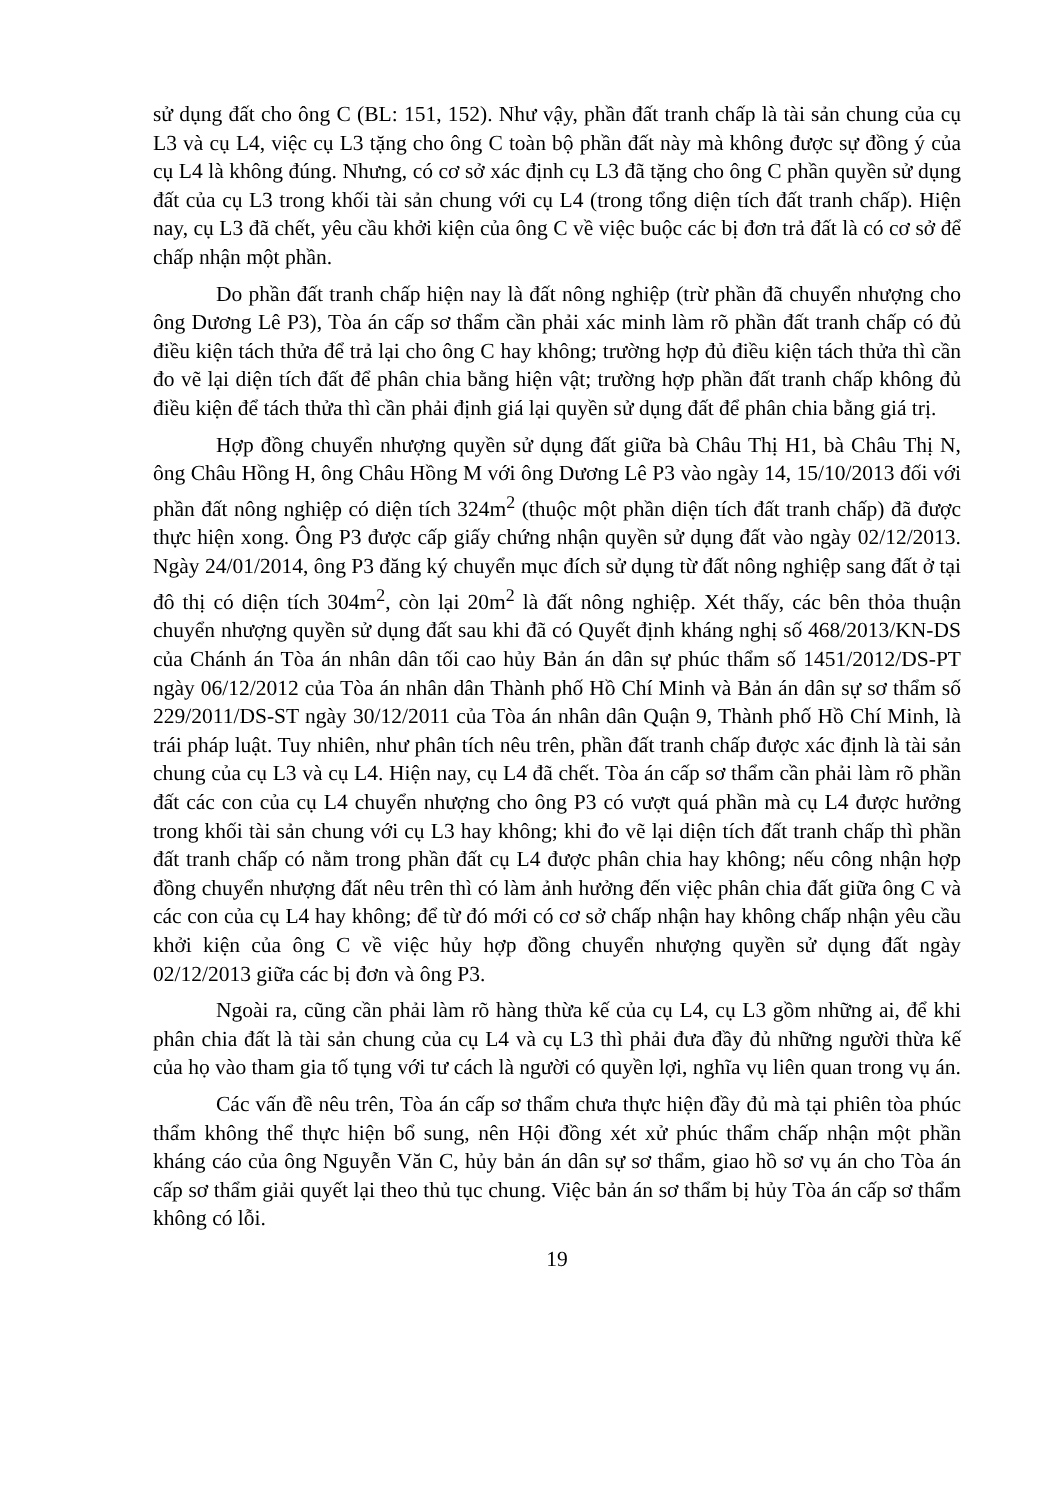sử dụng đất cho ông C (BL: 151, 152). Như vậy, phần đất tranh chấp là tài sản chung của cụ L3 và cụ L4, việc cụ L3 tặng cho ông C toàn bộ phần đất này mà không được sự đồng ý của cụ L4 là không đúng. Nhưng, có cơ sở xác định cụ L3 đã tặng cho ông C phần quyền sử dụng đất của cụ L3 trong khối tài sản chung với cụ L4 (trong tổng diện tích đất tranh chấp). Hiện nay, cụ L3 đã chết, yêu cầu khởi kiện của ông C về việc buộc các bị đơn trả đất là có cơ sở để chấp nhận một phần.
Do phần đất tranh chấp hiện nay là đất nông nghiệp (trừ phần đã chuyển nhượng cho ông Dương Lê P3), Tòa án cấp sơ thẩm cần phải xác minh làm rõ phần đất tranh chấp có đủ điều kiện tách thửa để trả lại cho ông C hay không; trường hợp đủ điều kiện tách thửa thì cần đo vẽ lại diện tích đất để phân chia bằng hiện vật; trường hợp phần đất tranh chấp không đủ điều kiện để tách thửa thì cần phải định giá lại quyền sử dụng đất để phân chia bằng giá trị.
Hợp đồng chuyển nhượng quyền sử dụng đất giữa bà Châu Thị H1, bà Châu Thị N, ông Châu Hồng H, ông Châu Hồng M với ông Dương Lê P3 vào ngày 14, 15/10/2013 đối với phần đất nông nghiệp có diện tích 324m<sup>2</sup> (thuộc một phần diện tích đất tranh chấp) đã được thực hiện xong. Ông P3 được cấp giấy chứng nhận quyền sử dụng đất vào ngày 02/12/2013. Ngày 24/01/2014, ông P3 đăng ký chuyển mục đích sử dụng từ đất nông nghiệp sang đất ở tại đô thị có diện tích 304m<sup>2</sup>, còn lại 20m<sup>2</sup> là đất nông nghiệp. Xét thấy, các bên thỏa thuận chuyển nhượng quyền sử dụng đất sau khi đã có Quyết định kháng nghị số 468/2013/KN-DS của Chánh án Tòa án nhân dân tối cao hủy Bản án dân sự phúc thẩm số 1451/2012/DS-PT ngày 06/12/2012 của Tòa án nhân dân Thành phố Hồ Chí Minh và Bản án dân sự sơ thẩm số 229/2011/DS-ST ngày 30/12/2011 của Tòa án nhân dân Quận 9, Thành phố Hồ Chí Minh, là trái pháp luật. Tuy nhiên, như phân tích nêu trên, phần đất tranh chấp được xác định là tài sản chung của cụ L3 và cụ L4. Hiện nay, cụ L4 đã chết. Tòa án cấp sơ thẩm cần phải làm rõ phần đất các con của cụ L4 chuyển nhượng cho ông P3 có vượt quá phần mà cụ L4 được hưởng trong khối tài sản chung với cụ L3 hay không; khi đo vẽ lại diện tích đất tranh chấp thì phần đất tranh chấp có nằm trong phần đất cụ L4 được phân chia hay không; nếu công nhận hợp đồng chuyển nhượng đất nêu trên thì có làm ảnh hưởng đến việc phân chia đất giữa ông C và các con của cụ L4 hay không; để từ đó mới có cơ sở chấp nhận hay không chấp nhận yêu cầu khởi kiện của ông C về việc hủy hợp đồng chuyển nhượng quyền sử dụng đất ngày 02/12/2013 giữa các bị đơn và ông P3.
Ngoài ra, cũng cần phải làm rõ hàng thừa kế của cụ L4, cụ L3 gồm những ai, để khi phân chia đất là tài sản chung của cụ L4 và cụ L3 thì phải đưa đầy đủ những người thừa kế của họ vào tham gia tố tụng với tư cách là người có quyền lợi, nghĩa vụ liên quan trong vụ án.
Các vấn đề nêu trên, Tòa án cấp sơ thẩm chưa thực hiện đầy đủ mà tại phiên tòa phúc thẩm không thể thực hiện bổ sung, nên Hội đồng xét xử phúc thẩm chấp nhận một phần kháng cáo của ông Nguyễn Văn C, hủy bản án dân sự sơ thẩm, giao hồ sơ vụ án cho Tòa án cấp sơ thẩm giải quyết lại theo thủ tục chung. Việc bản án sơ thẩm bị hủy Tòa án cấp sơ thẩm không có lỗi.
19